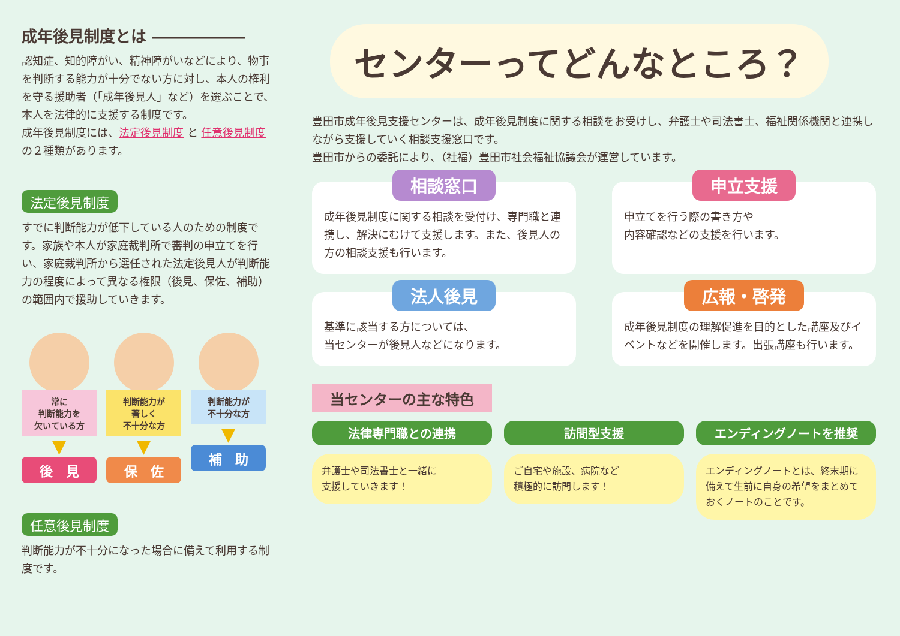成年後見制度とは ――――――
認知症、知的障がい、精神障がいなどにより、物事を判断する能力が十分でない方に対し、本人の権利を守る援助者（「成年後見人」など）を選ぶことで、本人を法律的に支援する制度です。
成年後見制度には、法定後見制度 と 任意後見制度の２種類があります。
法定後見制度
すでに判断能力が低下している人のための制度です。家族や本人が家庭裁判所で審判の申立てを行い、家庭裁判所から選任された法定後見人が判断能力の程度によって異なる権限（後見、保佐、補助）の範囲内で援助していきます。
常に
判断能力を
欠いている方
▼
後　見
判断能力が
著しく
不十分な方
▼
保　佐
判断能力が
不十分な方
▼
補　助
任意後見制度
判断能力が不十分になった場合に備えて利用する制度です。
センターってどんなところ？
豊田市成年後見支援センターは、成年後見制度に関する相談をお受けし、弁護士や司法書士、福祉関係機関と連携しながら支援していく相談支援窓口です。
豊田市からの委託により、（社福）豊田市社会福祉協議会が運営しています。
相談窓口
成年後見制度に関する相談を受付け、専門職と連携し、解決にむけて支援します。また、後見人の方の相談支援も行います。
申立支援
申立てを行う際の書き方や
内容確認などの支援を行います。
法人後見
基準に該当する方については、
当センターが後見人などになります。
広報・啓発
成年後見制度の理解促進を目的とした講座及びイベントなどを開催します。出張講座も行います。
当センターの主な特色
法律専門職との連携
弁護士や司法書士と一緒に
支援していきます！
訪問型支援
ご自宅や施設、病院など
積極的に訪問します！
エンディングノートを推奨
エンディングノートとは、終末期に備えて生前に自身の希望をまとめておくノートのことです。